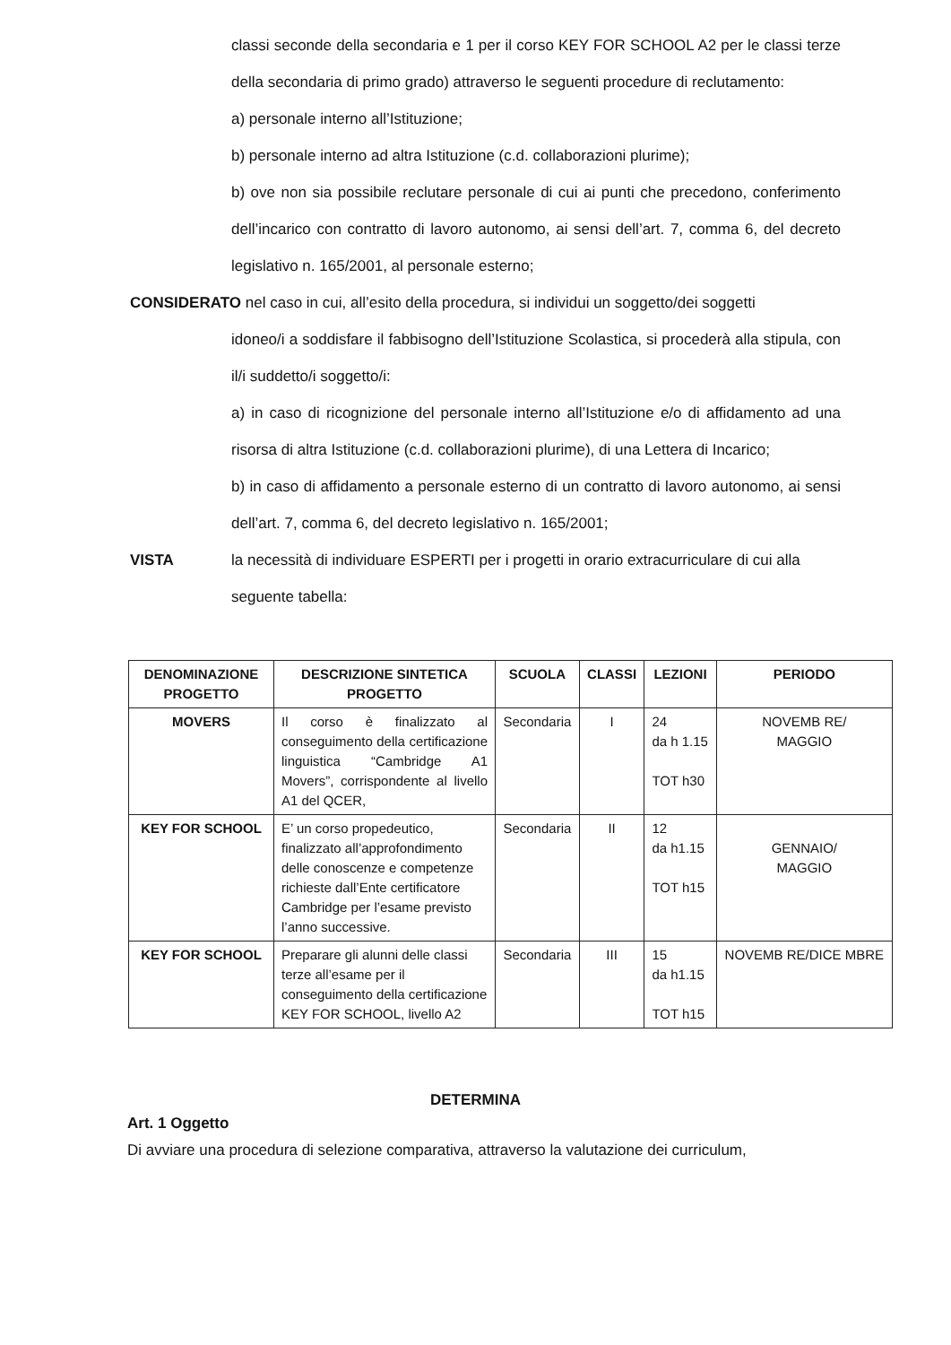classi seconde della secondaria e 1 per il corso KEY FOR SCHOOL A2 per le classi terze della secondaria di primo grado) attraverso le seguenti procedure di reclutamento:
a) personale interno all’Istituzione;
b) personale interno ad altra Istituzione (c.d. collaborazioni plurime);
b) ove non sia possibile reclutare personale di cui ai punti che precedono, conferimento dell’incarico con contratto di lavoro autonomo, ai sensi dell’art. 7, comma 6, del decreto legislativo n. 165/2001, al personale esterno;
CONSIDERATO nel caso in cui, all’esito della procedura, si individui un soggetto/dei soggetti
idoneo/i a soddisfare il fabbisogno dell’Istituzione Scolastica, si procederà alla stipula, con il/i suddetto/i soggetto/i:
a) in caso di ricognizione del personale interno all’Istituzione e/o di affidamento ad una risorsa di altra Istituzione (c.d. collaborazioni plurime), di una Lettera di Incarico;
b) in caso di affidamento a personale esterno di un contratto di lavoro autonomo, ai sensi dell’art. 7, comma 6, del decreto legislativo n. 165/2001;
VISTA la necessità di individuare ESPERTI per i progetti in orario extracurriculare di cui alla seguente tabella:
| DENOMINAZIONE PROGETTO | DESCRIZIONE SINTETICA PROGETTO | SCUOLA | CLASSI | LEZIONI | PERIODO |
| --- | --- | --- | --- | --- | --- |
| MOVERS | Il corso è finalizzato al conseguimento della certificazione linguistica “Cambridge A1 Movers”, corrispondente al livello A1 del QCER, | Secondaria | I | 24 da h 1.15 TOT h30 | NOVEMB RE/ MAGGIO |
| KEY FOR SCHOOL | E’ un corso propedeutico, finalizzato all’approfondimento delle conoscenze e competenze richieste dall’Ente certificatore Cambridge per l’esame previsto l’anno successive. | Secondaria | II | 12 da h1.15 TOT h15 | GENNAIO/ MAGGIO |
| KEY FOR SCHOOL | Preparare gli alunni delle classi terze all’esame per il conseguimento della certificazione KEY FOR SCHOOL, livello A2 | Secondaria | III | 15 da h1.15 TOT h15 | NOVEMB RE/DICE MBRE |
DETERMINA
Art. 1 Oggetto
Di avviare una procedura di selezione comparativa, attraverso la valutazione dei curriculum,